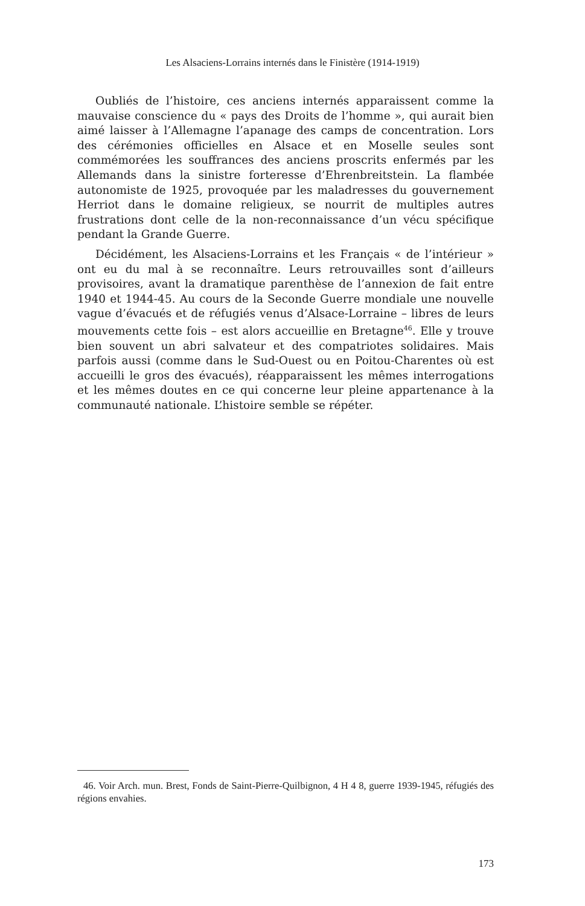Les Alsaciens-Lorrains internés dans le Finistère (1914-1919)
Oubliés de l’histoire, ces anciens internés apparaissent comme la mauvaise conscience du « pays des Droits de l’homme », qui aurait bien aimé laisser à l’Allemagne l’apanage des camps de concentration. Lors des cérémonies officielles en Alsace et en Moselle seules sont commémorées les souffrances des anciens proscrits enfermés par les Allemands dans la sinistre forteresse d’Ehrenbreitstein. La flambée autonomiste de 1925, provoquée par les maladresses du gouvernement Herriot dans le domaine religieux, se nourrit de multiples autres frustrations dont celle de la non-reconnaissance d’un vécu spécifique pendant la Grande Guerre.
Décidément, les Alsaciens-Lorrains et les Français « de l’intérieur » ont eu du mal à se reconnaître. Leurs retrouvailles sont d’ailleurs provisoires, avant la dramatique parenthèse de l’annexion de fait entre 1940 et 1944-45. Au cours de la Seconde Guerre mondiale une nouvelle vague d’évacués et de réfugiés venus d’Alsace-Lorraine – libres de leurs mouvements cette fois – est alors accueillie en Bretagne<sup>46</sup>. Elle y trouve bien souvent un abri salvateur et des compatriotes solidaires. Mais parfois aussi (comme dans le Sud-Ouest ou en Poitou-Charentes où est accueilli le gros des évacués), réapparaissent les mêmes interrogations et les mêmes doutes en ce qui concerne leur pleine appartenance à la communauté nationale. L’histoire semble se répéter.
46. Voir Arch. mun. Brest, Fonds de Saint-Pierre-Quilbignon, 4 H 4 8, guerre 1939-1945, réfugiés des régions envahies.
173